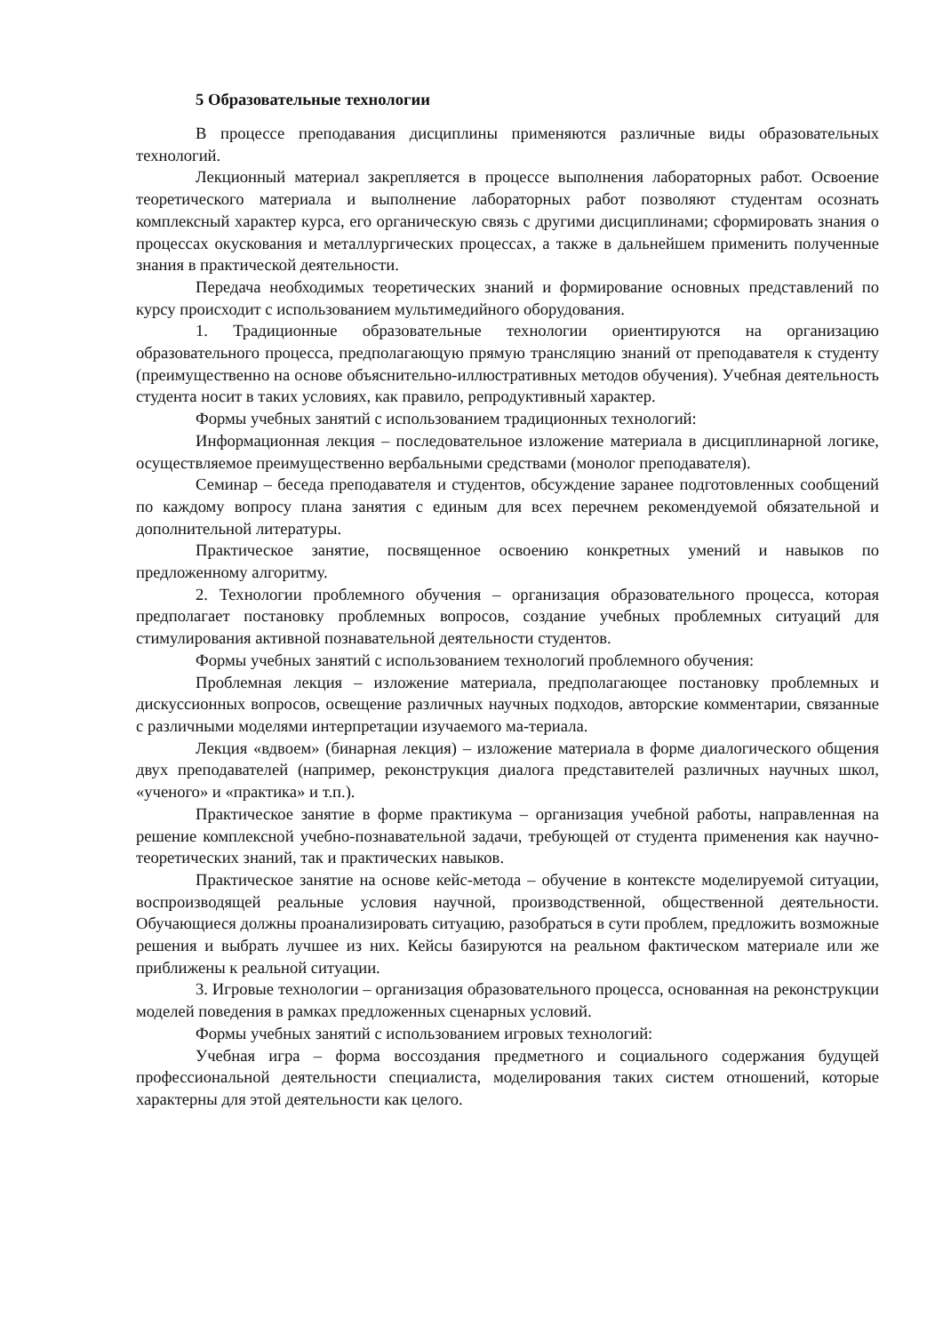5 Образовательные технологии
В процессе преподавания дисциплины применяются различные виды образовательных технологий.
Лекционный материал закрепляется в процессе выполнения лабораторных работ. Освоение теоретического материала и выполнение лабораторных работ позволяют студентам осознать комплексный характер курса, его органическую связь с другими дисциплинами; сформировать знания о процессах окускования и металлургических процессах, а также в дальнейшем применить полученные знания в практической деятельности.
Передача необходимых теоретических знаний и формирование основных представлений по курсу происходит с использованием мультимедийного оборудования.
1. Традиционные образовательные технологии ориентируются на организацию образовательного процесса, предполагающую прямую трансляцию знаний от преподавателя к студенту (преимущественно на основе объяснительно-иллюстративных методов обучения). Учебная деятельность студента носит в таких условиях, как правило, репродуктивный характер.
Формы учебных занятий с использованием традиционных технологий:
Информационная лекция – последовательное изложение материала в дисциплинарной логике, осуществляемое преимущественно вербальными средствами (монолог преподавателя).
Семинар – беседа преподавателя и студентов, обсуждение заранее подготовленных сообщений по каждому вопросу плана занятия с единым для всех перечнем рекомендуемой обязательной и дополнительной литературы.
Практическое занятие, посвященное освоению конкретных умений и навыков по предложенному алгоритму.
2. Технологии проблемного обучения – организация образовательного процесса, которая предполагает постановку проблемных вопросов, создание учебных проблемных ситуаций для стимулирования активной познавательной деятельности студентов.
Формы учебных занятий с использованием технологий проблемного обучения:
Проблемная лекция – изложение материала, предполагающее постановку проблемных и дискуссионных вопросов, освещение различных научных подходов, авторские комментарии, связанные с различными моделями интерпретации изучаемого ма-териала.
Лекция «вдвоем» (бинарная лекция) – изложение материала в форме диалогического общения двух преподавателей (например, реконструкция диалога представителей различных научных школ, «ученого» и «практика» и т.п.).
Практическое занятие в форме практикума – организация учебной работы, направленная на решение комплексной учебно-познавательной задачи, требующей от студента применения как научно-теоретических знаний, так и практических навыков.
Практическое занятие на основе кейс-метода – обучение в контексте моделируемой ситуации, воспроизводящей реальные условия научной, производственной, общественной деятельности. Обучающиеся должны проанализировать ситуацию, разобраться в сути проблем, предложить возможные решения и выбрать лучшее из них. Кейсы базируются на реальном фактическом материале или же приближены к реальной ситуации.
3. Игровые технологии – организация образовательного процесса, основанная на реконструкции моделей поведения в рамках предложенных сценарных условий.
Формы учебных занятий с использованием игровых технологий:
Учебная игра – форма воссоздания предметного и социального содержания будущей профессиональной деятельности специалиста, моделирования таких систем отношений, которые характерны для этой деятельности как целого.